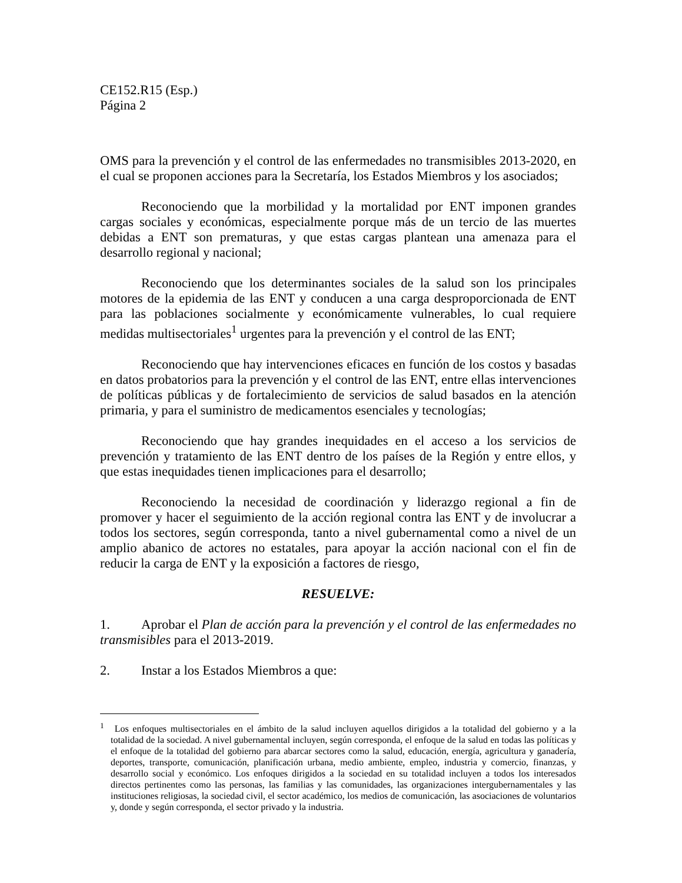CE152.R15 (Esp.)
Página 2
OMS para la prevención y el control de las enfermedades no transmisibles 2013-2020, en el cual se proponen acciones para la Secretaría, los Estados Miembros y los asociados;
Reconociendo que la morbilidad y la mortalidad por ENT imponen grandes cargas sociales y económicas, especialmente porque más de un tercio de las muertes debidas a ENT son prematuras, y que estas cargas plantean una amenaza para el desarrollo regional y nacional;
Reconociendo que los determinantes sociales de la salud son los principales motores de la epidemia de las ENT y conducen a una carga desproporcionada de ENT para las poblaciones socialmente y económicamente vulnerables, lo cual requiere medidas multisectoriales<sup>1</sup> urgentes para la prevención y el control de las ENT;
Reconociendo que hay intervenciones eficaces en función de los costos y basadas en datos probatorios para la prevención y el control de las ENT, entre ellas intervenciones de políticas públicas y de fortalecimiento de servicios de salud basados en la atención primaria, y para el suministro de medicamentos esenciales y tecnologías;
Reconociendo que hay grandes inequidades en el acceso a los servicios de prevención y tratamiento de las ENT dentro de los países de la Región y entre ellos, y que estas inequidades tienen implicaciones para el desarrollo;
Reconociendo la necesidad de coordinación y liderazgo regional a fin de promover y hacer el seguimiento de la acción regional contra las ENT y de involucrar a todos los sectores, según corresponda, tanto a nivel gubernamental como a nivel de un amplio abanico de actores no estatales, para apoyar la acción nacional con el fin de reducir la carga de ENT y la exposición a factores de riesgo,
RESUELVE:
1. Aprobar el Plan de acción para la prevención y el control de las enfermedades no transmisibles para el 2013-2019.
2. Instar a los Estados Miembros a que:
<sup>1</sup> Los enfoques multisectoriales en el ámbito de la salud incluyen aquellos dirigidos a la totalidad del gobierno y a la totalidad de la sociedad. A nivel gubernamental incluyen, según corresponda, el enfoque de la salud en todas las políticas y el enfoque de la totalidad del gobierno para abarcar sectores como la salud, educación, energía, agricultura y ganadería, deportes, transporte, comunicación, planificación urbana, medio ambiente, empleo, industria y comercio, finanzas, y desarrollo social y económico. Los enfoques dirigidos a la sociedad en su totalidad incluyen a todos los interesados directos pertinentes como las personas, las familias y las comunidades, las organizaciones intergubernamentales y las instituciones religiosas, la sociedad civil, el sector académico, los medios de comunicación, las asociaciones de voluntarios y, donde y según corresponda, el sector privado y la industria.